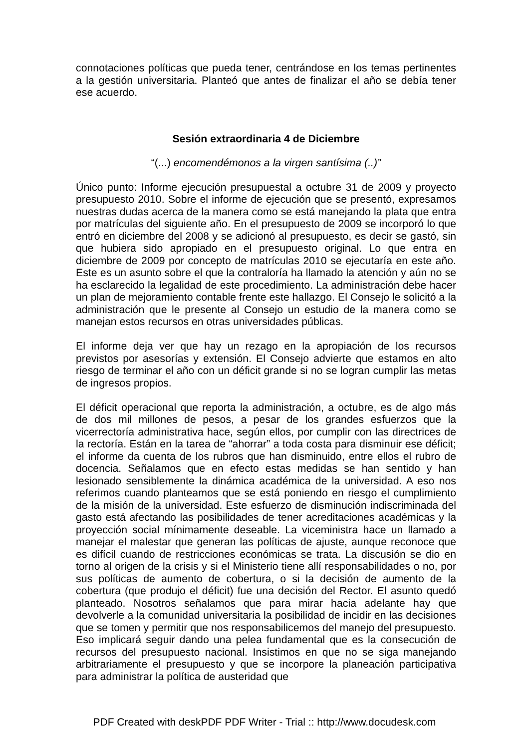connotaciones políticas que pueda tener, centrándose en los temas pertinentes a la gestión universitaria. Planteó que antes de finalizar el año se debía tener ese acuerdo.
Sesión extraordinaria 4 de Diciembre
“(...) encomendémonos a la virgen santísima (..)”
Único punto: Informe ejecución presupuestal a octubre 31 de 2009 y proyecto presupuesto 2010. Sobre el informe de ejecución que se presentó, expresamos nuestras dudas acerca de la manera como se está manejando la plata que entra por matrículas del siguiente año. En el presupuesto de 2009 se incorporó lo que entró en diciembre del 2008 y se adicionó al presupuesto, es decir se gastó, sin que hubiera sido apropiado en el presupuesto original. Lo que entra en diciembre de 2009 por concepto de matrículas 2010 se ejecutaría en este año. Este es un asunto sobre el que la contraloría ha llamado la atención y aún no se ha esclarecido la legalidad de este procedimiento. La administración debe hacer un plan de mejoramiento contable frente este hallazgo. El Consejo le solicitó a la administración que le presente al Consejo un estudio de la manera como se manejan estos recursos en otras universidades públicas.
El informe deja ver que hay un rezago en la apropiación de los recursos previstos por asesorías y extensión. El Consejo advierte que estamos en alto riesgo de terminar el año con un déficit grande si no se logran cumplir las metas de ingresos propios.
El déficit operacional que reporta la administración, a octubre, es de algo más de dos mil millones de pesos, a pesar de los grandes esfuerzos que la vicerrectoría administrativa hace, según ellos, por cumplir con las directrices de la rectoría. Están en la tarea de “ahorrar” a toda costa para disminuir ese déficit; el informe da cuenta de los rubros que han disminuido, entre ellos el rubro de docencia. Señalamos que en efecto estas medidas se han sentido y han lesionado sensiblemente la dinámica académica de la universidad. A eso nos referimos cuando planteamos que se está poniendo en riesgo el cumplimiento de la misión de la universidad. Este esfuerzo de disminución indiscriminada del gasto está afectando las posibilidades de tener acreditaciones académicas y la proyección social mínimamente deseable. La viceministra hace un llamado a manejar el malestar que generan las políticas de ajuste, aunque reconoce que es difícil cuando de restricciones económicas se trata. La discusión se dio en torno al origen de la crisis y si el Ministerio tiene allí responsabilidades o no, por sus políticas de aumento de cobertura, o si la decisión de aumento de la cobertura (que produjo el déficit) fue una decisión del Rector. El asunto quedó planteado. Nosotros señalamos que para mirar hacia adelante hay que devolverle a la comunidad universitaria la posibilidad de incidir en las decisiones que se tomen y permitir que nos responsabilicemos del manejo del presupuesto. Eso implicará seguir dando una pelea fundamental que es la consecución de recursos del presupuesto nacional. Insistimos en que no se siga manejando arbitrariamente el presupuesto y que se incorpore la planeación participativa para administrar la política de austeridad que
PDF Created with deskPDF PDF Writer - Trial :: http://www.docudesk.com